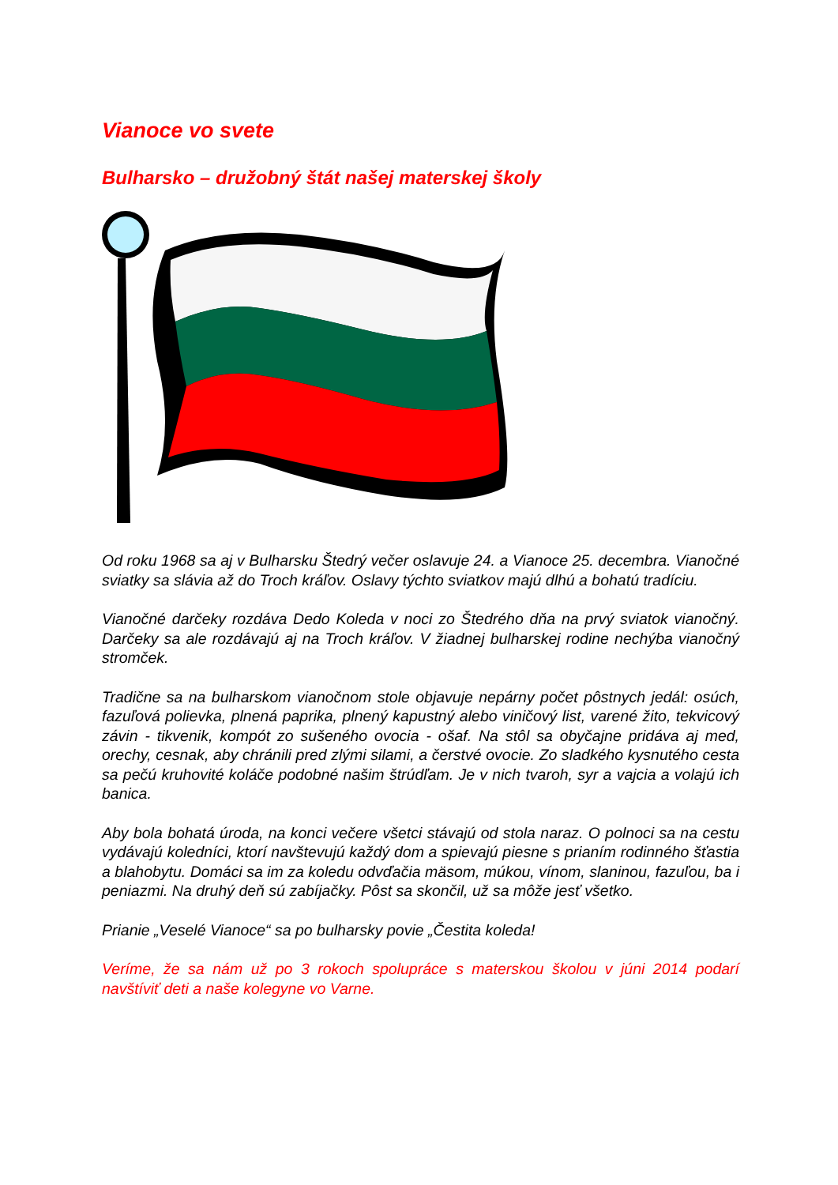Vianoce vo svete
Bulharsko – družobný štát našej materskej školy
Od roku 1968 sa aj v Bulharsku Štedrý večer oslavuje 24. a Vianoce 25. decembra. Vianočné sviatky sa slávia až do Troch kráľov. Oslavy týchto sviatkov majú dlhú a bohatú tradíciu.
Vianočné darčeky rozdáva Dedo Koleda v noci zo Štedrého dňa na prvý sviatok vianočný. Darčeky sa ale rozdávajú aj na Troch kráľov. V žiadnej bulharskej rodine nechýba vianočný stromček.
Tradične sa na bulharskom vianočnom stole objavuje nepárny počet pôstnych jedál: osúch, fazuľová polievka, plnená paprika, plnený kapustný alebo viničový list, varené žito, tekvicový závin - tikvenik, kompót zo sušeného ovocia - ošaf. Na stôl sa obyčajne pridáva aj med, orechy, cesnak, aby chránili pred zlými silami, a čerstvé ovocie. Zo sladkého kysnutého cesta sa pečú kruhovité koláče podobné našim štrúdľam. Je v nich tvaroh, syr a vajcia a volajú ich banica.
Aby bola bohatá úroda, na konci večere všetci stávajú od stola naraz. O polnoci sa na cestu vydávajú koledníci, ktorí navštevujú každý dom a spievajú piesne s prianím rodinného šťastia a blahobytu. Domáci sa im za koledu odvďačia mäsom, múkou, vínom, slaninou, fazuľou, ba i peniazmi. Na druhý deň sú zabíjačky. Pôst sa skončil, už sa môže jesť všetko.
Prianie „Veselé Vianoce“ sa po bulharsky povie „Čestita koleda!
Veríme, že sa nám už po 3 rokoch spolupráce s materskou školou v júni 2014 podarí navštíviť deti a naše kolegyne vo Varne.